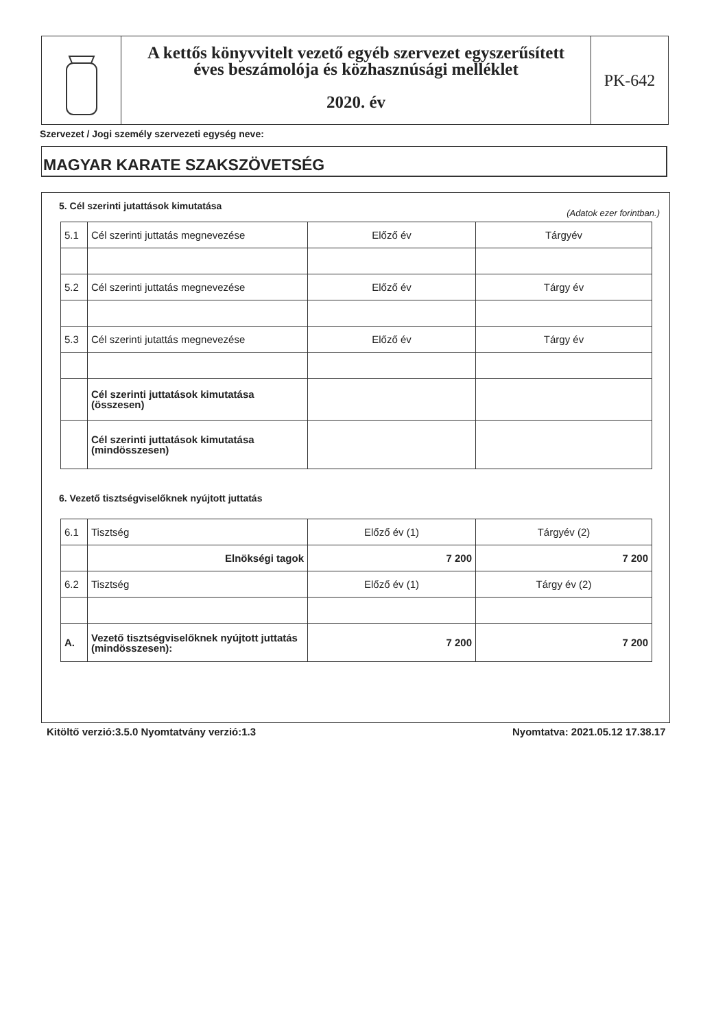A kettős könyvvitelt vezető egyéb szervezet egyszerűsített
éves beszámolója és közhasznúsági melléklet
2020. év
PK-642
Szervezet / Jogi személy szervezeti egység neve:
MAGYAR KARATE SZAKSZÖVETSÉG
5. Cél szerinti jutattások kimutatása
(Adatok ezer forintban.)
| 5.1 | Cél szerinti juttatás megnevezése | Előző év | Tárgyév |
| 5.2 | Cél szerinti juttatás megnevezése | Előző év | Tárgy év |
| 5.3 | Cél szerinti jutattás megnevezése | Előző év | Tárgy év |
| | Cél szerinti juttatások kimutatása (összesen) | | |
| | Cél szerinti juttatások kimutatása (mindösszesen) | | |
6. Vezető tisztségviselőknek nyújtott juttatás
| 6.1 | Tisztség | Előző év (1) | Tárgyév (2) |
| | Elnökségi tagok | 7 200 | 7 200 |
| 6.2 | Tisztség | Előző év (1) | Tárgy év (2) |
| A. | Vezető tisztségviselőknek nyújtott juttatás (mindösszesen): | 7 200 | 7 200 |
Kitöltő verzió:3.5.0 Nyomtatvány verzió:1.3
Nyomtatva: 2021.05.12 17.38.17